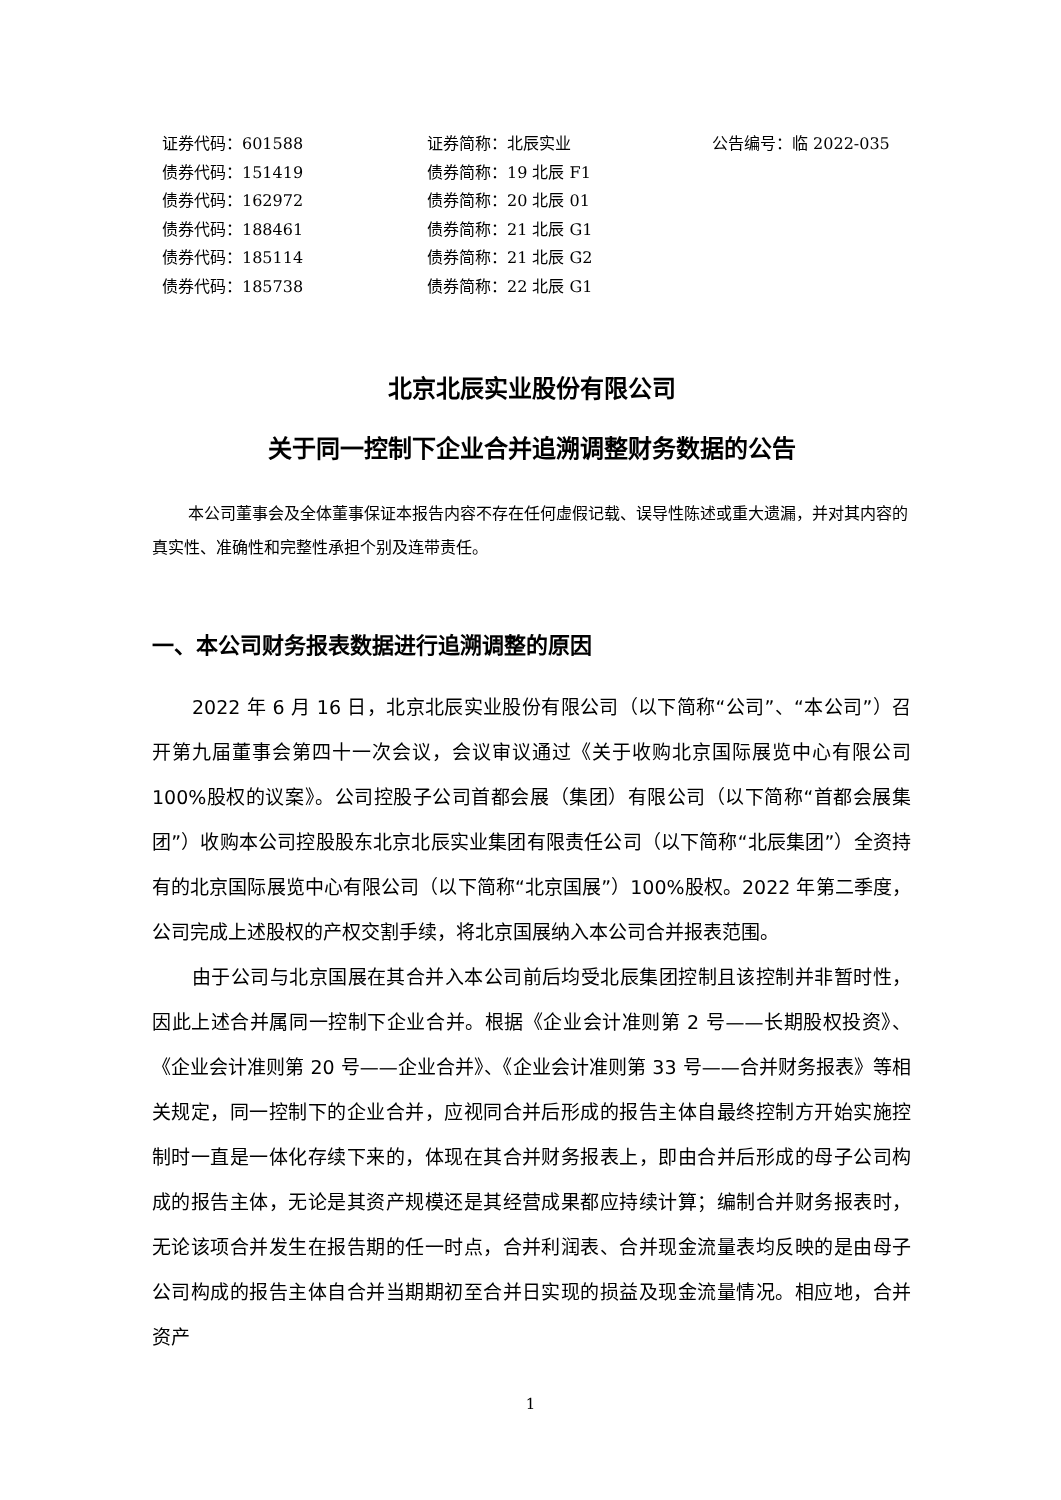| 证券代码：601588 | 证券简称：北辰实业 | 公告编号：临 2022-035 |
| 债券代码：151419 | 债券简称：19 北辰 F1 | |
| 债券代码：162972 | 债券简称：20 北辰 01 | |
| 债券代码：188461 | 债券简称：21 北辰 G1 | |
| 债券代码：185114 | 债券简称：21 北辰 G2 | |
| 债券代码：185738 | 债券简称：22 北辰 G1 | |
北京北辰实业股份有限公司
关于同一控制下企业合并追溯调整财务数据的公告
本公司董事会及全体董事保证本报告内容不存在任何虚假记载、误导性陈述或重大遗漏，并对其内容的真实性、准确性和完整性承担个别及连带责任。
一、本公司财务报表数据进行追溯调整的原因
2022 年 6 月 16 日，北京北辰实业股份有限公司（以下简称“公司”、“本公司”）召开第九届董事会第四十一次会议，会议审议通过《关于收购北京国际展览中心有限公司 100%股权的议案》。公司控股子公司首都会展（集团）有限公司（以下简称“首都会展集团”）收购本公司控股股东北京北辰实业集团有限责任公司（以下简称“北辰集团”）全资持有的北京国际展览中心有限公司（以下简称“北京国展”）100%股权。2022 年第二季度，公司完成上述股权的产权交割手续，将北京国展纳入本公司合并报表范围。
由于公司与北京国展在其合并入本公司前后均受北辰集团控制且该控制并非暂时性，因此上述合并属同一控制下企业合并。根据《企业会计准则第 2 号——长期股权投资》、《企业会计准则第 20 号——企业合并》、《企业会计准则第 33 号——合并财务报表》等相关规定，同一控制下的企业合并，应视同合并后形成的报告主体自最终控制方开始实施控制时一直是一体化存续下来的，体现在其合并财务报表上，即由合并后形成的母子公司构成的报告主体，无论是其资产规模还是其经营成果都应持续计算；编制合并财务报表时，无论该项合并发生在报告期的任一时点，合并利润表、合并现金流量表均反映的是由母子公司构成的报告主体自合并当期期初至合并日实现的损益及现金流量情况。相应地，合并资产
1